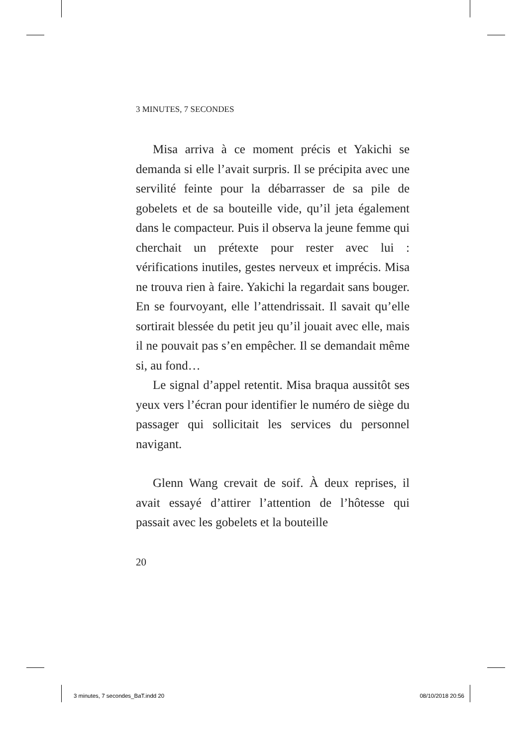3 MINUTES, 7 SECONDES
Misa arriva à ce moment précis et Yakichi se demanda si elle l’avait surpris. Il se précipita avec une servilité feinte pour la débarrasser de sa pile de gobelets et de sa bouteille vide, qu’il jeta également dans le compacteur. Puis il observa la jeune femme qui cherchait un prétexte pour rester avec lui : vérifications inutiles, gestes nerveux et imprécis. Misa ne trouva rien à faire. Yakichi la regardait sans bouger. En se fourvoyant, elle l’attendrissait. Il savait qu’elle sortirait blessée du petit jeu qu’il jouait avec elle, mais il ne pouvait pas s’en empêcher. Il se demandait même si, au fond…
Le signal d’appel retentit. Misa braqua aussitôt ses yeux vers l’écran pour identifier le numéro de siège du passager qui sollicitait les services du personnel navigant.
Glenn Wang crevait de soif. À deux reprises, il avait essayé d’attirer l’attention de l’hôtesse qui passait avec les gobelets et la bouteille
20
3 minutes, 7 secondes_BaT.indd 20 08/10/2018 20:56